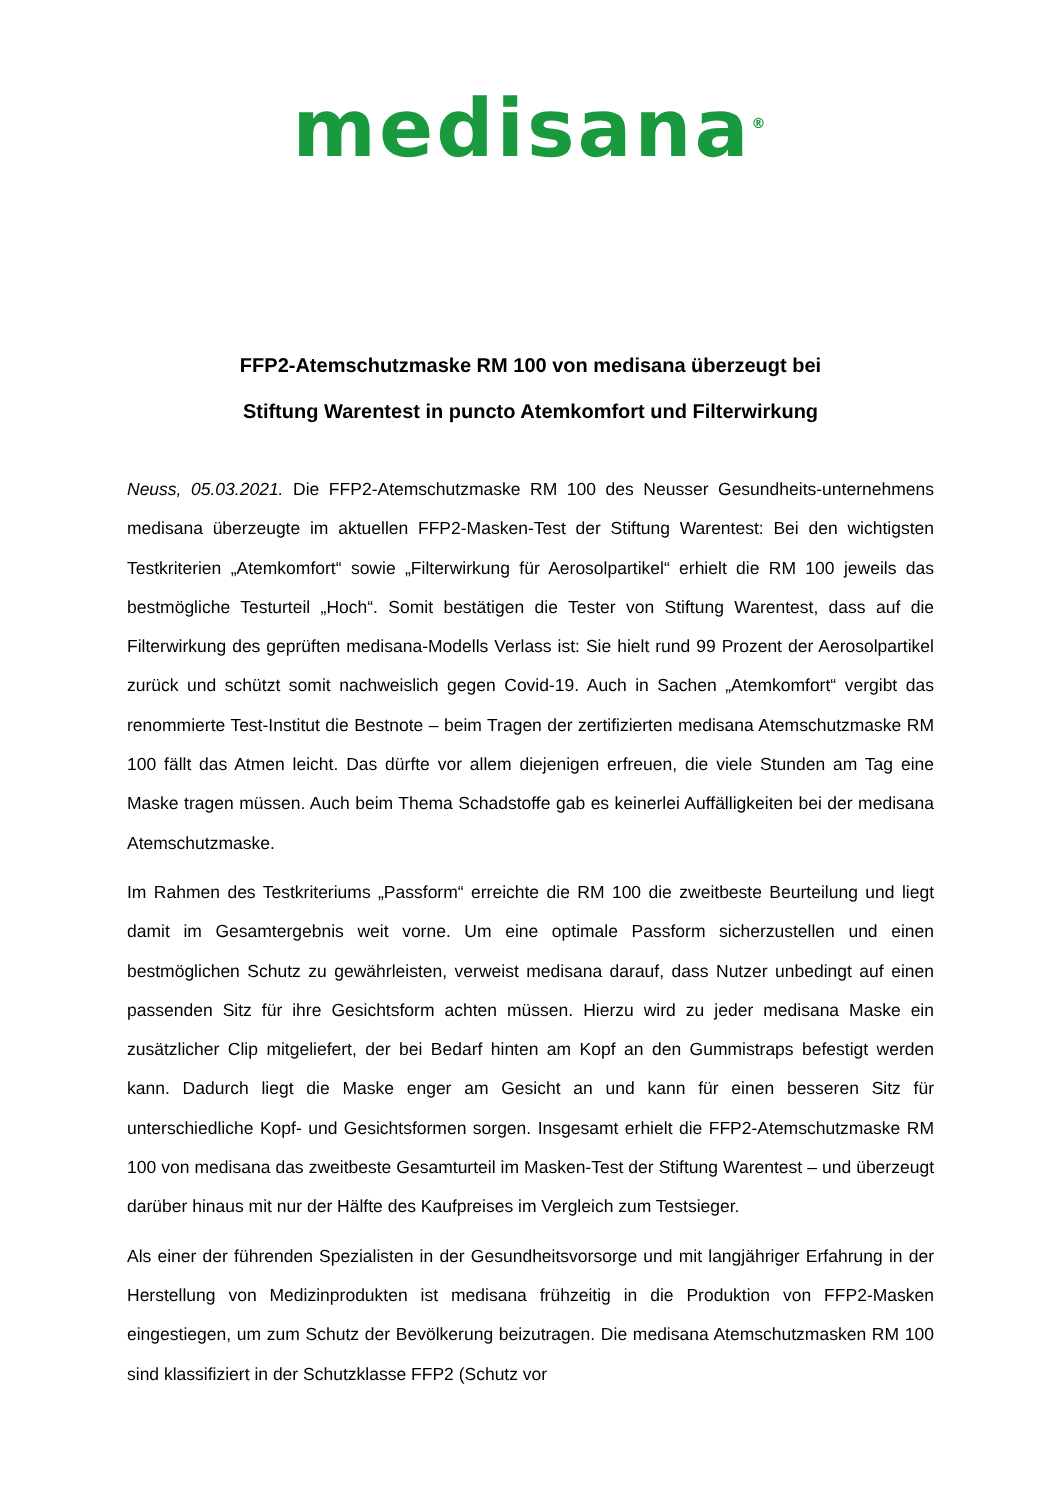medisana<sup>®</sup>
FFP2-Atemschutzmaske RM 100 von medisana überzeugt bei
Stiftung Warentest in puncto Atemkomfort und Filterwirkung
Neuss, 05.03.2021. Die FFP2-Atemschutzmaske RM 100 des Neusser Gesundheits-unternehmens medisana überzeugte im aktuellen FFP2-Masken-Test der Stiftung Warentest: Bei den wichtigsten Testkriterien „Atemkomfort“ sowie „Filterwirkung für Aerosolpartikel“ erhielt die RM 100 jeweils das bestmögliche Testurteil „Hoch“. Somit bestätigen die Tester von Stiftung Warentest, dass auf die Filterwirkung des geprüften medisana-Modells Verlass ist: Sie hielt rund 99 Prozent der Aerosolpartikel zurück und schützt somit nachweislich gegen Covid-19. Auch in Sachen „Atemkomfort“ vergibt das renommierte Test-Institut die Bestnote – beim Tragen der zertifizierten medisana Atemschutzmaske RM 100 fällt das Atmen leicht. Das dürfte vor allem diejenigen erfreuen, die viele Stunden am Tag eine Maske tragen müssen. Auch beim Thema Schadstoffe gab es keinerlei Auffälligkeiten bei der medisana Atemschutzmaske.
Im Rahmen des Testkriteriums „Passform“ erreichte die RM 100 die zweitbeste Beurteilung und liegt damit im Gesamtergebnis weit vorne. Um eine optimale Passform sicherzustellen und einen bestmöglichen Schutz zu gewährleisten, verweist medisana darauf, dass Nutzer unbedingt auf einen passenden Sitz für ihre Gesichtsform achten müssen. Hierzu wird zu jeder medisana Maske ein zusätzlicher Clip mitgeliefert, der bei Bedarf hinten am Kopf an den Gummistraps befestigt werden kann. Dadurch liegt die Maske enger am Gesicht an und kann für einen besseren Sitz für unterschiedliche Kopf- und Gesichtsformen sorgen. Insgesamt erhielt die FFP2-Atemschutzmaske RM 100 von medisana das zweitbeste Gesamturteil im Masken-Test der Stiftung Warentest – und überzeugt darüber hinaus mit nur der Hälfte des Kaufpreises im Vergleich zum Testsieger.
Als einer der führenden Spezialisten in der Gesundheitsvorsorge und mit langjähriger Erfahrung in der Herstellung von Medizinprodukten ist medisana frühzeitig in die Produktion von FFP2-Masken eingestiegen, um zum Schutz der Bevölkerung beizutragen. Die medisana Atemschutzmasken RM 100 sind klassifiziert in der Schutzklasse FFP2 (Schutz vor